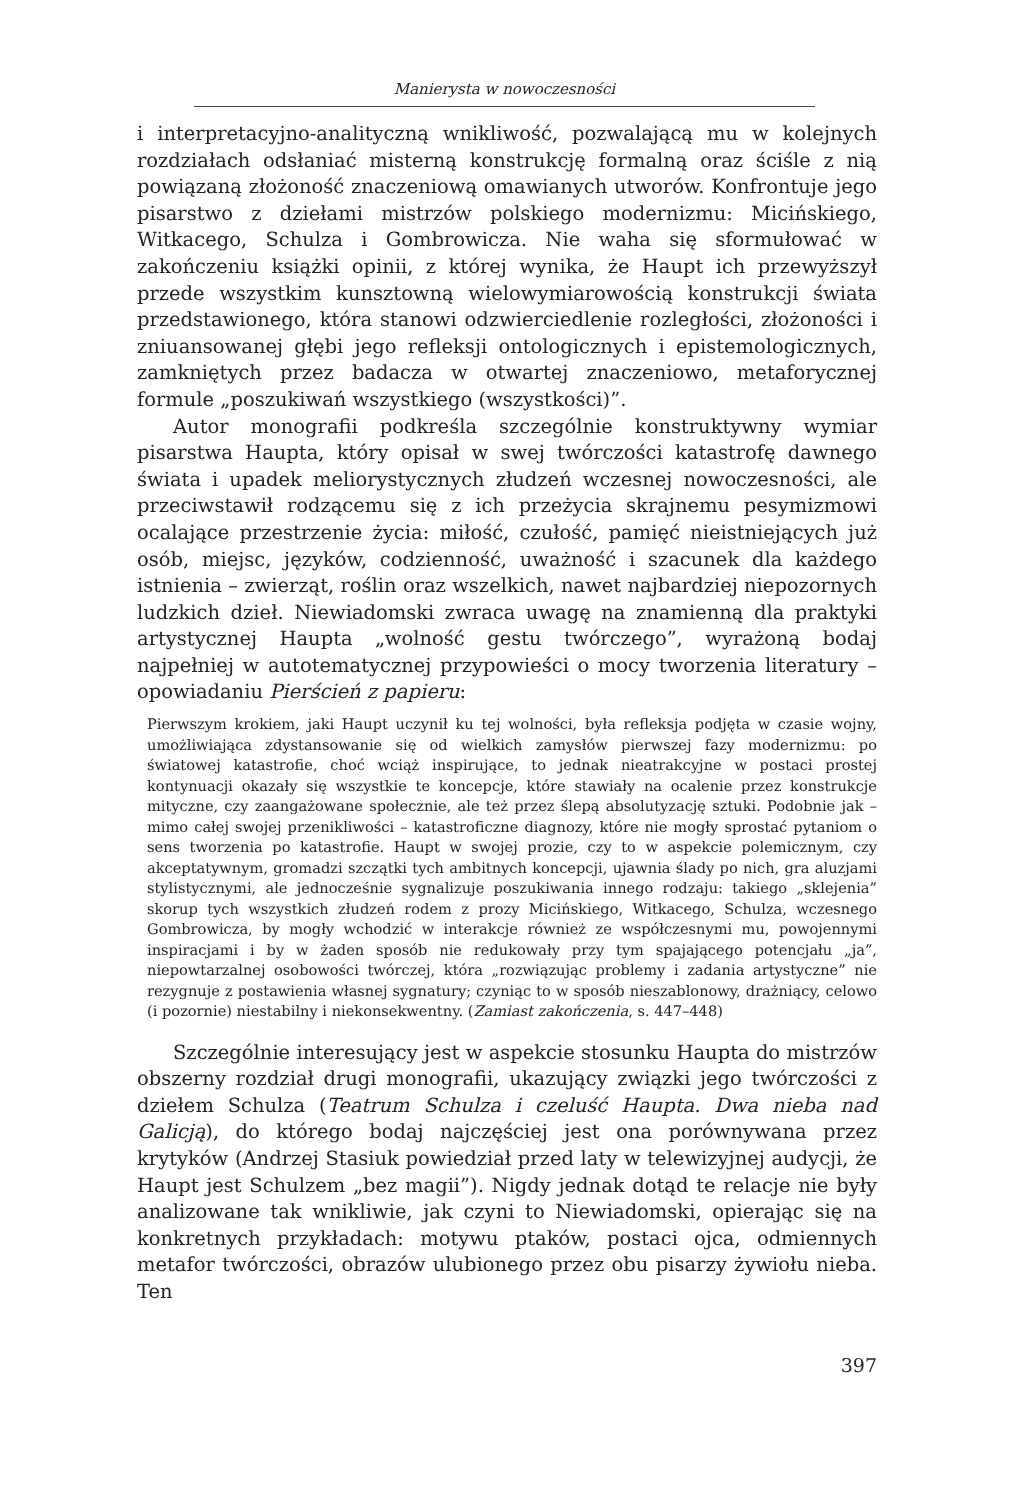Manierysta w nowoczesności
i interpretacyjno-analityczną wnikliwość, pozwalającą mu w kolejnych rozdziałach odsłaniać misterną konstrukcję formalną oraz ściśle z nią powiązaną złożoność znaczeniową omawianych utworów. Konfrontuje jego pisarstwo z dziełami mistrzów polskiego modernizmu: Micińskiego, Witkacego, Schulza i Gombrowicza. Nie waha się sformułować w zakończeniu książki opinii, z której wynika, że Haupt ich przewyższył przede wszystkim kunsztowną wielowymiarowością konstrukcji świata przedstawionego, która stanowi odzwierciedlenie rozległości, złożoności i zniuansowanej głębi jego refleksji ontologicznych i epistemologicznych, zamkniętych przez badacza w otwartej znaczeniowo, metaforycznej formule „poszukiwań wszystkiego (wszystkości)”.
Autor monografii podkreśla szczególnie konstruktywny wymiar pisarstwa Haupta, który opisał w swej twórczości katastrofę dawnego świata i upadek meliorystycznych złudzeń wczesnej nowoczesności, ale przeciwstawił rodzącemu się z ich przeżycia skrajnemu pesymizmowi ocalające przestrzenie życia: miłość, czułość, pamięć nieistniejących już osób, miejsc, języków, codzienność, uważność i szacunek dla każdego istnienia – zwierząt, roślin oraz wszelkich, nawet najbardziej niepozornych ludzkich dzieł. Niewiadomski zwraca uwagę na znamienną dla praktyki artystycznej Haupta „wolność gestu twórczego”, wyrażoną bodaj najpełniej w autotematycznej przypowieści o mocy tworzenia literatury – opowiadaniu Pierścień z papieru:
Pierwszym krokiem, jaki Haupt uczynił ku tej wolności, była refleksja podjęta w czasie wojny, umożliwiająca zdystansowanie się od wielkich zamysłów pierwszej fazy modernizmu: po światowej katastrofie, choć wciąż inspirujące, to jednak nieatrakcyjne w postaci prostej kontynuacji okazały się wszystkie te koncepcje, które stawiały na ocalenie przez konstrukcje mityczne, czy zaangażowane społecznie, ale też przez ślepą absolutyzację sztuki. Podobnie jak – mimo całej swojej przenikliwości – katastroficzne diagnozy, które nie mogły sprostać pytaniom o sens tworzenia po katastrofie. Haupt w swojej prozie, czy to w aspekcie polemicznym, czy akceptatywnym, gromadzi szczątki tych ambitnych koncepcji, ujawnia ślady po nich, gra aluzjami stylistycznymi, ale jednocześnie sygnalizuje poszukiwania innego rodzaju: takiego „sklejenia” skorup tych wszystkich złudzeń rodem z prozy Micińskiego, Witkacego, Schulza, wczesnego Gombrowicza, by mogły wchodzić w interakcje również ze współczesnymi mu, powojennymi inspiracjami i by w żaden sposób nie redukowały przy tym spajającego potencjału „ja”, niepowtarzalnej osobowości twórczej, która „rozwiązując problemy i zadania artystyczne” nie rezygnuje z postawienia własnej sygnatury; czyniąc to w sposób nieszablonowy, drażniący, celowo (i pozornie) niestabilny i niekonsekwentny. (Zamiast zakończenia, s. 447–448)
Szczególnie interesujący jest w aspekcie stosunku Haupta do mistrzów obszerny rozdział drugi monografii, ukazujący związki jego twórczości z dziełem Schulza (Teatrum Schulza i czeluść Haupta. Dwa nieba nad Galicją), do którego bodaj najczęściej jest ona porównywana przez krytyków (Andrzej Stasiuk powiedział przed laty w telewizyjnej audycji, że Haupt jest Schulzem „bez magii”). Nigdy jednak dotąd te relacje nie były analizowane tak wnikliwie, jak czyni to Niewiadomski, opierając się na konkretnych przykładach: motywu ptaków, postaci ojca, odmiennych metafor twórczości, obrazów ulubionego przez obu pisarzy żywiołu nieba. Ten
397